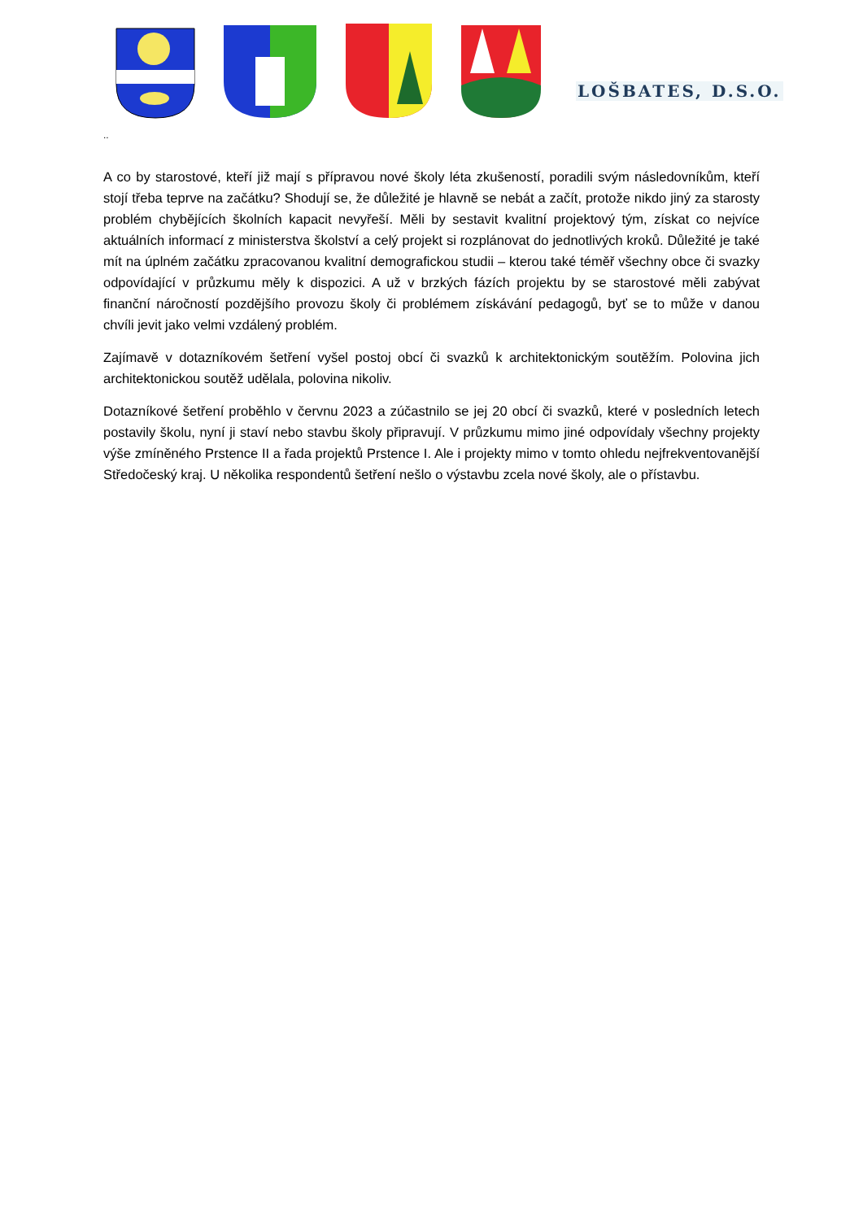LOŠBATES, D.S.O.
..
A co by starostové, kteří již mají s přípravou nové školy léta zkušeností, poradili svým následovníkům, kteří stojí třeba teprve na začátku? Shodují se, že důležité je hlavně se nebát a začít, protože nikdo jiný za starosty problém chybějících školních kapacit nevyřeší. Měli by sestavit kvalitní projektový tým, získat co nejvíce aktuálních informací z ministerstva školství a celý projekt si rozplánovat do jednotlivých kroků. Důležité je také mít na úplném začátku zpracovanou kvalitní demografickou studii – kterou také téměř všechny obce či svazky odpovídající v průzkumu měly k dispozici. A už v brzkých fázích projektu by se starostové měli zabývat finanční náročností pozdějšího provozu školy či problémem získávání pedagogů, byť se to může v danou chvíli jevit jako velmi vzdálený problém.
Zajímavě v dotazníkovém šetření vyšel postoj obcí či svazků k architektonickým soutěžím. Polovina jich architektonickou soutěž udělala, polovina nikoliv.
Dotazníkové šetření proběhlo v červnu 2023 a zúčastnilo se jej 20 obcí či svazků, které v posledních letech postavily školu, nyní ji staví nebo stavbu školy připravují. V průzkumu mimo jiné odpovídaly všechny projekty výše zmíněného Prstence II a řada projektů Prstence I. Ale i projekty mimo v tomto ohledu nejfrekventovanější Středočeský kraj. U několika respondentů šetření nešlo o výstavbu zcela nové školy, ale o přístavbu.